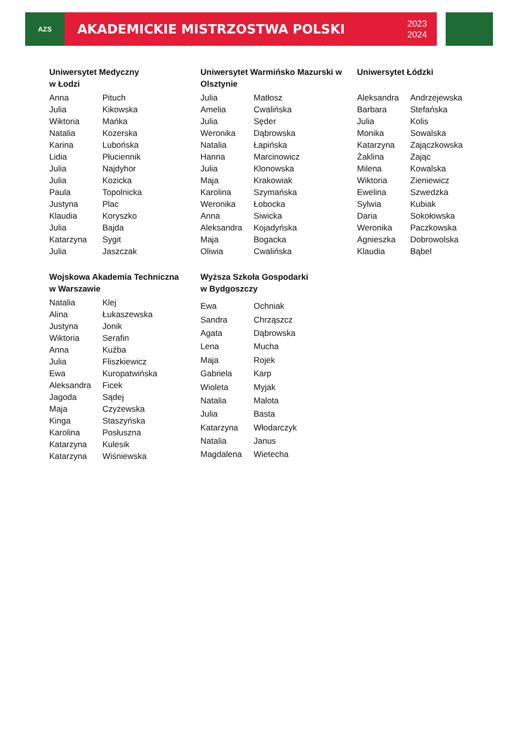AZS
AKADEMICKIE MISTRZOSTWA POLSKI
2023
2024
| Uniwersytet Medyczny w Łodzi | |
| --- | --- |
| Anna | Pituch |
| Julia | Kikowska |
| Wiktoria | Mańka |
| Natalia | Kozerska |
| Karina | Lubońska |
| Lidia | Płuciennik |
| Julia | Najdyhor |
| Julia | Kozicka |
| Paula | Topolnicka |
| Justyna | Plac |
| Klaudia | Koryszko |
| Julia | Bajda |
| Katarzyna | Sygit |
| Julia | Jaszczak |
| Uniwersytet Warmińsko Mazurski w Olsztynie | |
| --- | --- |
| Julia | Matłosz |
| Amelia | Cwalińska |
| Julia | Sęder |
| Weronika | Dąbrowska |
| Natalia | Łapińska |
| Hanna | Marcinowicz |
| Julia | Klonowska |
| Maja | Krakowiak |
| Karolina | Szymańska |
| Weronika | Łobocka |
| Anna | Siwicka |
| Aleksandra | Kojadyńska |
| Maja | Bogacka |
| Oliwia | Cwalińska |
| Uniwersytet Łódzki | |
| --- | --- |
| Aleksandra | Andrzejewska |
| Barbara | Stefańska |
| Julia | Kolis |
| Monika | Sowalska |
| Katarzyna | Zajączkowska |
| Żaklina | Zając |
| Milena | Kowalska |
| Wiktoria | Zieniewicz |
| Ewelina | Szwedzka |
| Sylwia | Kubiak |
| Daria | Sokołowska |
| Weronika | Paczkowska |
| Agnieszka | Dobrowolska |
| Klaudia | Bąbel |
| Wojskowa Akademia Techniczna w Warszawie | |
| --- | --- |
| Natalia | Klej |
| Alina | Łukaszewska |
| Justyna | Jonik |
| Wiktoria | Serafin |
| Anna | Kuźba |
| Julia | Fliszkiewicz |
| Ewa | Kuropatwińska |
| Aleksandra | Ficek |
| Jagoda | Sądej |
| Maja | Czyżewska |
| Kinga | Staszyńska |
| Karolina | Posłuszna |
| Katarzyna | Kulesik |
| Katarzyna | Wiśniewska |
| Wyższa Szkoła Gospodarki w Bydgoszczy | |
| --- | --- |
| Ewa | Ochniak |
| Sandra | Chrząszcz |
| Agata | Dąbrowska |
| Lena | Mucha |
| Maja | Rojek |
| Gabriela | Karp |
| Wioleta | Myjak |
| Natalia | Malota |
| Julia | Basta |
| Katarzyna | Włodarczyk |
| Natalia | Janus |
| Magdalena | Wietecha |